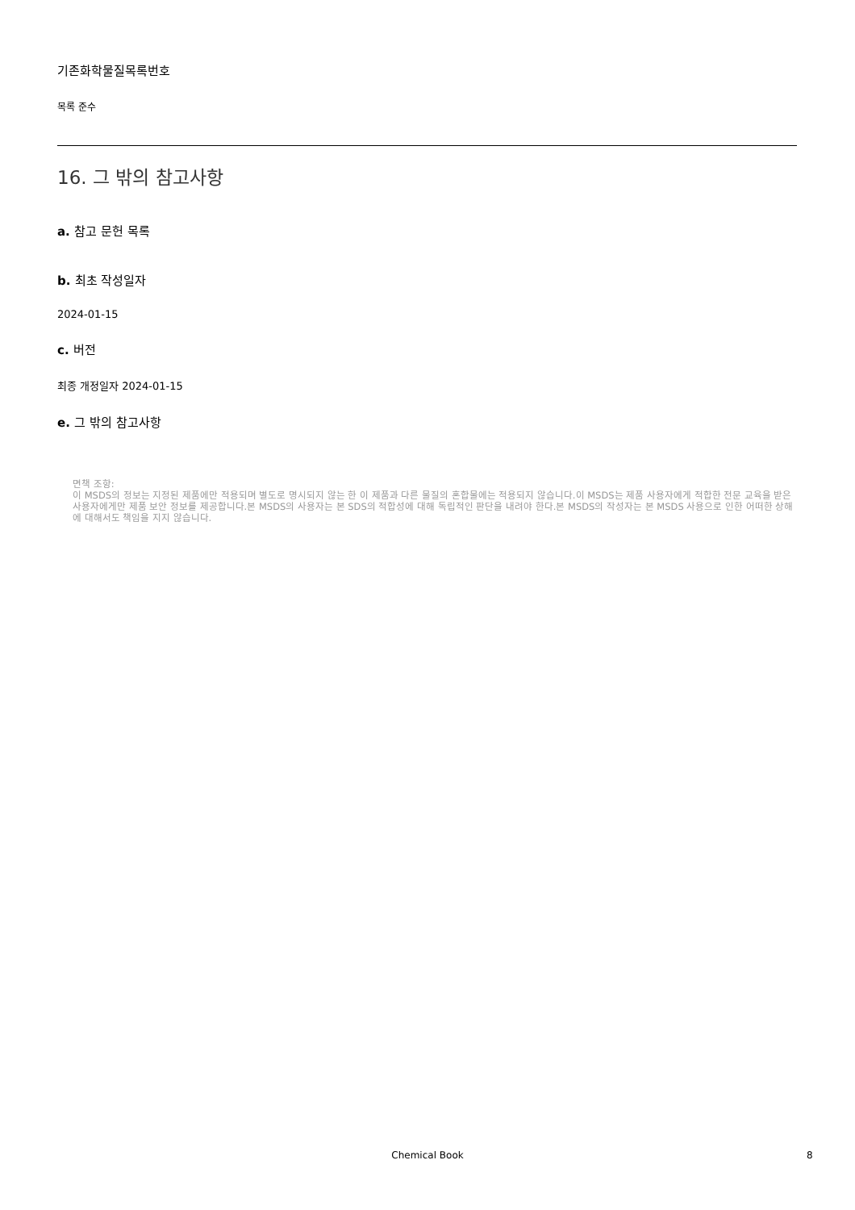기존화학물질목록번호
목록 준수
16. 그 밖의 참고사항
a. 참고 문헌 목록
b. 최초 작성일자
2024-01-15
c. 버전
최종 개정일자 2024-01-15
e. 그 밖의 참고사항
면책 조항:
이 MSDS의 정보는 지정된 제품에만 적용되며 별도로 명시되지 않는 한 이 제품과 다른 물질의 혼합물에는 적용되지 않습니다.이 MSDS는 제품 사용자에게 적합한 전문 교육을 받은 사용자에게만 제품 보안 정보를 제공합니다.본 MSDS의 사용자는 본 SDS의 적합성에 대해 독립적인 판단을 내려야 한다.본 MSDS의 작성자는 본 MSDS 사용으로 인한 어떠한 상해에 대해서도 책임을 지지 않습니다.
Chemical Book 8